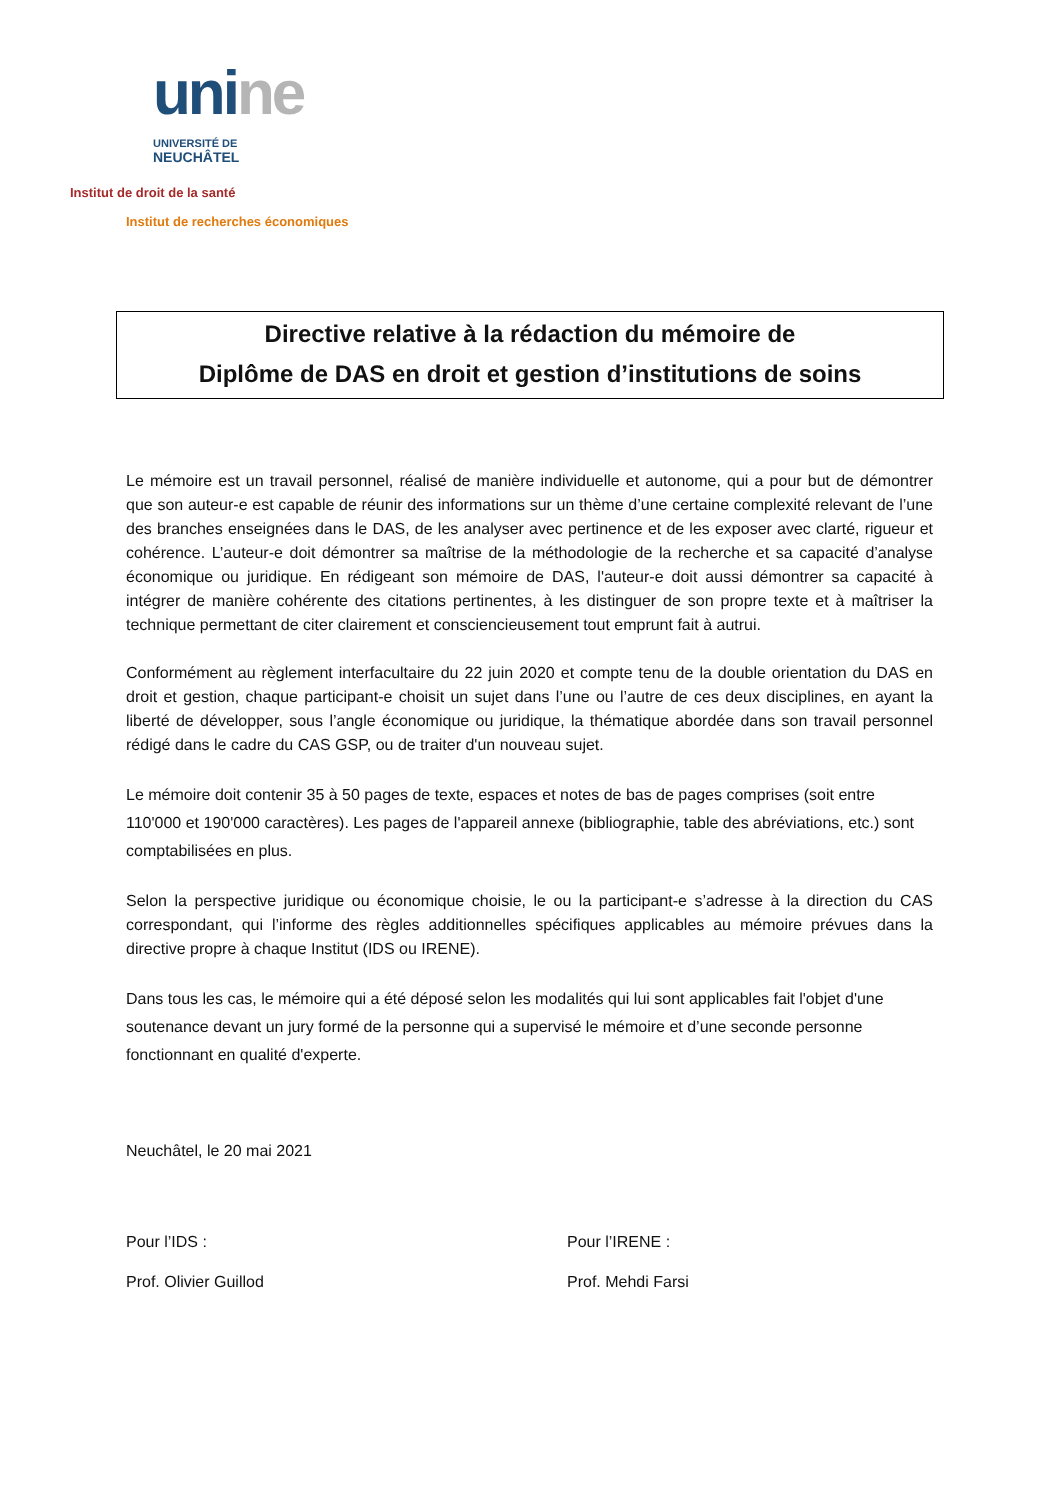uni ne
UNIVERSITÉ DE
NEUCHÂTEL
Institut de droit de la santé
Institut de recherches économiques
Directive relative à la rédaction du mémoire de
Diplôme de DAS en droit et gestion d’institutions de soins
Le mémoire est un travail personnel, réalisé de manière individuelle et autonome, qui a pour but de démontrer que son auteur-e est capable de réunir des informations sur un thème d’une certaine complexité relevant de l’une des branches enseignées dans le DAS, de les analyser avec pertinence et de les exposer avec clarté, rigueur et cohérence. L’auteur-e doit démontrer sa maîtrise de la méthodologie de la recherche et sa capacité d’analyse économique ou juridique. En rédigeant son mémoire de DAS, l'auteur-e doit aussi démontrer sa capacité à intégrer de manière cohérente des citations pertinentes, à les distinguer de son propre texte et à maîtriser la technique permettant de citer clairement et consciencieusement tout emprunt fait à autrui.
Conformément au règlement interfacultaire du 22 juin 2020 et compte tenu de la double orientation du DAS en droit et gestion, chaque participant-e choisit un sujet dans l’une ou l’autre de ces deux disciplines, en ayant la liberté de développer, sous l’angle économique ou juridique, la thématique abordée dans son travail personnel rédigé dans le cadre du CAS GSP, ou de traiter d'un nouveau sujet.
Le mémoire doit contenir 35 à 50 pages de texte, espaces et notes de bas de pages comprises (soit entre 110'000 et 190'000 caractères). Les pages de l'appareil annexe (bibliographie, table des abréviations, etc.) sont comptabilisées en plus.
Selon la perspective juridique ou économique choisie, le ou la participant-e s’adresse à la direction du CAS correspondant, qui l’informe des règles additionnelles spécifiques applicables au mémoire prévues dans la directive propre à chaque Institut (IDS ou IRENE).
Dans tous les cas, le mémoire qui a été déposé selon les modalités qui lui sont applicables fait l'objet d'une soutenance devant un jury formé de la personne qui a supervisé le mémoire et d’une seconde personne fonctionnant en qualité d'experte.
Neuchâtel, le 20 mai 2021
Pour l’IDS : Pour l’IRENE :
Prof. Olivier Guillod Prof. Mehdi Farsi